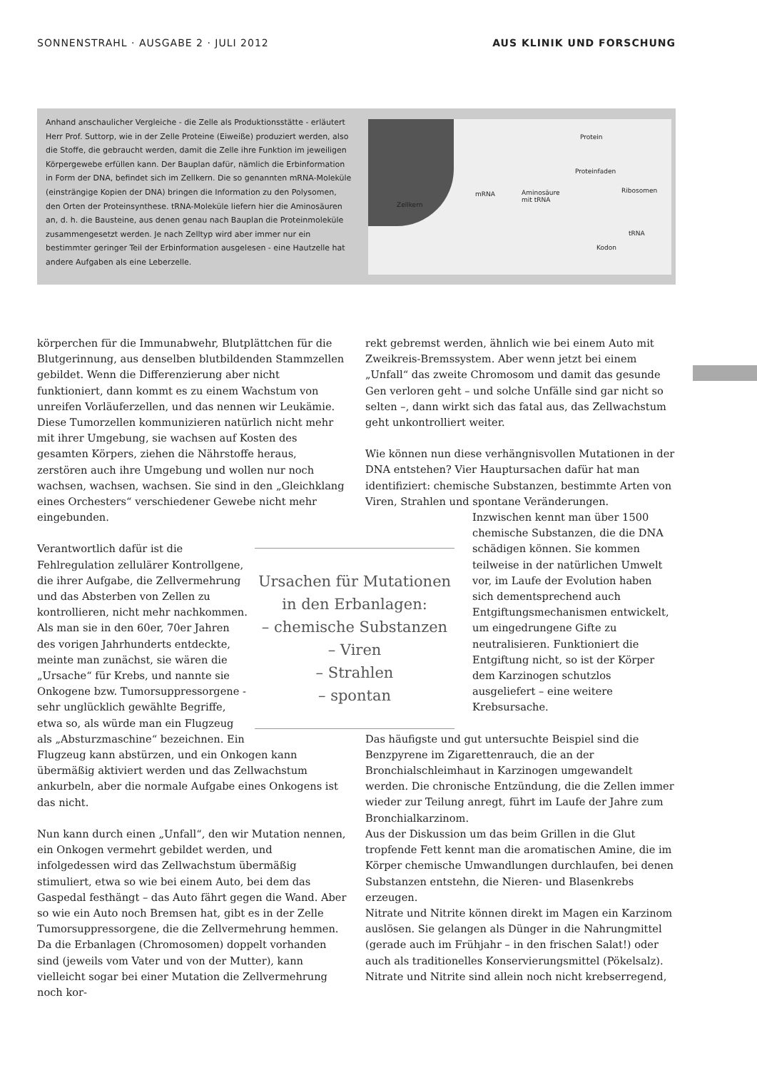SONNENSTRAHL · AUSGABE 2 · JULI 2012 AUS KLINIK UND FORSCHUNG
Anhand anschaulicher Vergleiche - die Zelle als Produktionsstätte - erläutert Herr Prof. Suttorp, wie in der Zelle Proteine (Eiweiße) produziert werden, also die Stoffe, die gebraucht werden, damit die Zelle ihre Funktion im jeweiligen Körpergewebe erfüllen kann. Der Bauplan dafür, nämlich die Erbinformation in Form der DNA, befindet sich im Zellkern. Die so genannten mRNA-Moleküle (einsträngige Kopien der DNA) bringen die Information zu den Polysomen, den Orten der Proteinsynthese. tRNA-Moleküle liefern hier die Aminosäuren an, d. h. die Bausteine, aus denen genau nach Bauplan die Proteinmoleküle zusammengesetzt werden. Je nach Zelltyp wird aber immer nur ein bestimmter geringer Teil der Erbinformation ausgelesen - eine Hautzelle hat andere Aufgaben als eine Leberzelle.
Zellkern
mRNA Aminosäure
mit tRNA
Proteinfaden
Protein
Ribosomen
tRNA
Kodon
körperchen für die Immunabwehr, Blutplättchen für die Blutgerinnung, aus denselben blutbildenden Stammzellen gebildet. Wenn die Differenzierung aber nicht funktioniert, dann kommt es zu einem Wachstum von unreifen Vorläuferzellen, und das nennen wir Leukämie. Diese Tumorzellen kommunizieren natürlich nicht mehr mit ihrer Umgebung, sie wachsen auf Kosten des gesamten Körpers, ziehen die Nährstoffe heraus, zerstören auch ihre Umgebung und wollen nur noch wachsen, wachsen, wachsen. Sie sind in den „Gleichklang eines Orchesters“ verschiedener Gewebe nicht mehr eingebunden.
Ursachen für Mutationen in den Erbanlagen:
– chemische Substanzen
– Viren
– Strahlen
– spontan
Verantwortlich dafür ist die Fehlregulation zellulärer Kontrollgene, die ihrer Aufgabe, die Zellvermehrung und das Absterben von Zellen zu kontrollieren, nicht mehr nachkommen. Als man sie in den 60er, 70er Jahren des vorigen Jahrhunderts entdeckte, meinte man zunächst, sie wären die „Ursache“ für Krebs, und nannte sie Onkogene bzw. Tumorsuppressorgene - sehr unglücklich gewählte Begriffe, etwa so, als würde man ein Flugzeug als „Absturzmaschine“ bezeichnen. Ein Flugzeug kann abstürzen, und ein Onkogen kann übermäßig aktiviert werden und das Zellwachstum ankurbeln, aber die normale Aufgabe eines Onkogens ist das nicht.
Nun kann durch einen „Unfall“, den wir Mutation nennen, ein Onkogen vermehrt gebildet werden, und infolgedessen wird das Zellwachstum übermäßig stimuliert, etwa so wie bei einem Auto, bei dem das Gaspedal festhängt – das Auto fährt gegen die Wand. Aber so wie ein Auto noch Bremsen hat, gibt es in der Zelle Tumorsuppressorgene, die die Zellvermehrung hemmen. Da die Erbanlagen (Chromosomen) doppelt vorhanden sind (jeweils vom Vater und von der Mutter), kann vielleicht sogar bei einer Mutation die Zellvermehrung noch kor-
rekt gebremst werden, ähnlich wie bei einem Auto mit Zweikreis-Bremssystem. Aber wenn jetzt bei einem „Unfall“ das zweite Chromosom und damit das gesunde Gen verloren geht – und solche Unfälle sind gar nicht so selten –, dann wirkt sich das fatal aus, das Zellwachstum geht unkontrolliert weiter.
Wie können nun diese verhängnisvollen Mutationen in der DNA entstehen? Vier Hauptursachen dafür hat man identifiziert: chemische Substanzen, bestimmte Arten von Viren, Strahlen und spontane Veränderungen.
Inzwischen kennt man über 1500 chemische Substanzen, die die DNA schädigen können. Sie kommen teilweise in der natürlichen Umwelt vor, im Laufe der Evolution haben sich dementsprechend auch Entgiftungsmechanismen entwickelt, um eingedrungene Gifte zu neutralisieren. Funktioniert die Entgiftung nicht, so ist der Körper dem Karzinogen schutzlos ausgeliefert – eine weitere Krebsursache.
Das häufigste und gut untersuchte Beispiel sind die Benzpyrene im Zigarettenrauch, die an der Bronchialschleimhaut in Karzinogen umgewandelt werden. Die chronische Entzündung, die die Zellen immer wieder zur Teilung anregt, führt im Laufe der Jahre zum Bronchialkarzinom.
Aus der Diskussion um das beim Grillen in die Glut tropfende Fett kennt man die aromatischen Amine, die im Körper chemische Umwandlungen durchlaufen, bei denen Substanzen entstehn, die Nieren- und Blasenkrebs erzeugen.
Nitrate und Nitrite können direkt im Magen ein Karzinom auslösen. Sie gelangen als Dünger in die Nahrungmittel (gerade auch im Frühjahr – in den frischen Salat!) oder auch als traditionelles Konservierungsmittel (Pökelsalz). Nitrate und Nitrite sind allein noch nicht krebserregend,